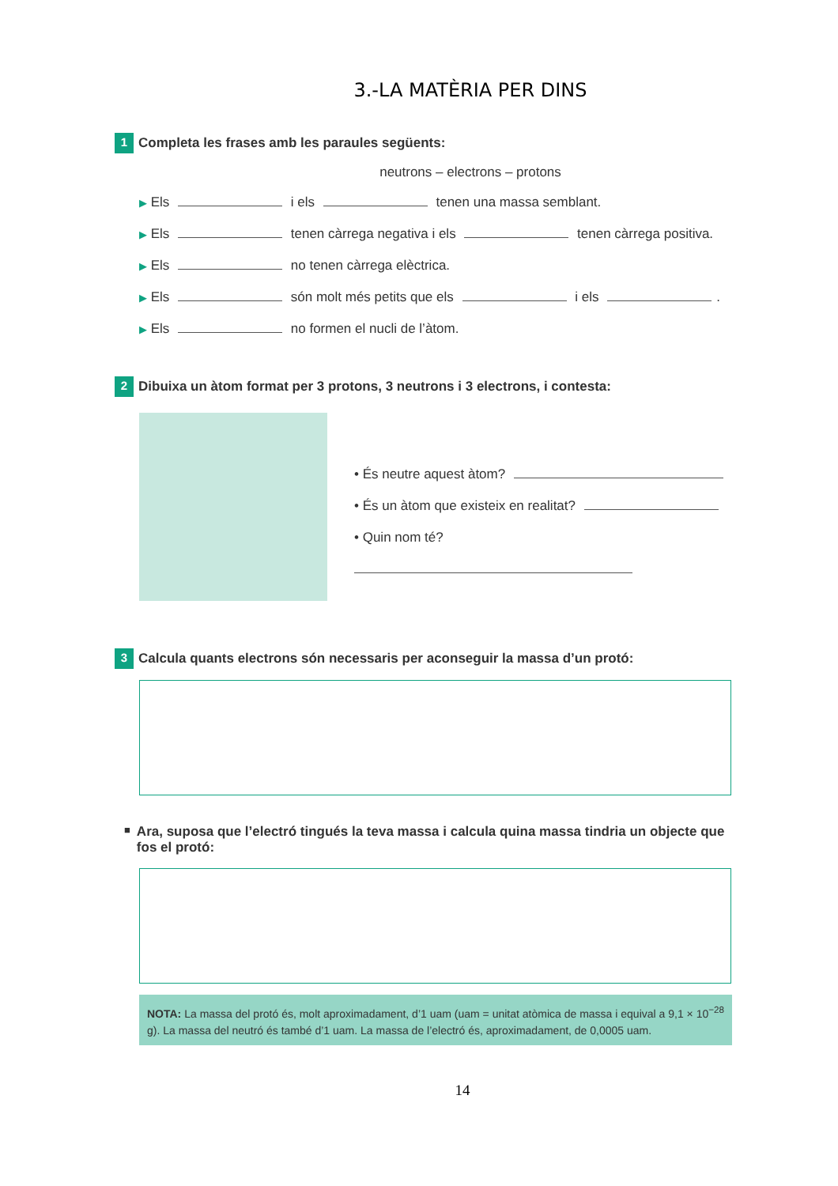3.-LA MATÈRIA PER DINS
1 Completa les frases amb les paraules següents:
neutrons – electrons – protons
▶ Els i els tenen una massa semblant.
▶ Els tenen càrrega negativa i els tenen càrrega positiva.
▶ Els no tenen càrrega elèctrica.
▶ Els són molt més petits que els i els .
▶ Els no formen el nucli de l’àtom.
2 Dibuixa un àtom format per 3 protons, 3 neutrons i 3 electrons, i contesta:
• És neutre aquest àtom?
• És un àtom que existeix en realitat?
• Quin nom té?
3 Calcula quants electrons són necessaris per aconseguir la massa d’un protó:
■ Ara, suposa que l’electró tingués la teva massa i calcula quina massa tindria un objecte que fos el protó:
NOTA: La massa del protó és, molt aproximadament, d’1 uam (uam = unitat atòmica de massa i equival a 9,1 × 10<sup>−28</sup> g). La massa del neutró és també d’1 uam. La massa de l’electró és, aproximadament, de 0,0005 uam.
14